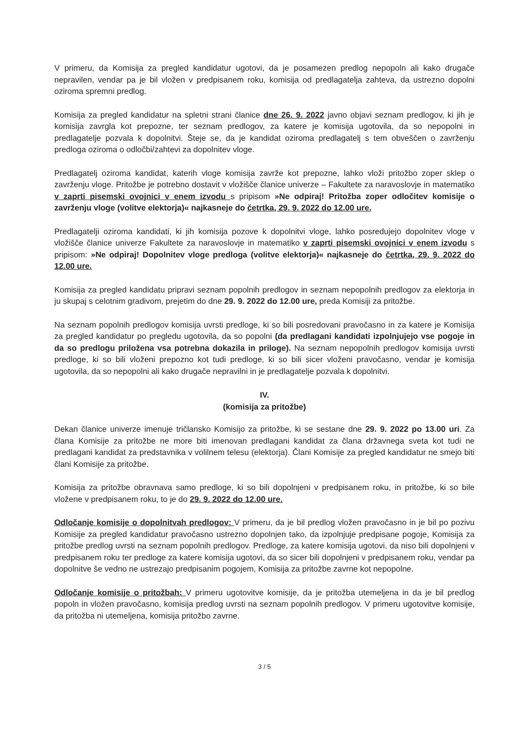V primeru, da Komisija za pregled kandidatur ugotovi, da je posamezen predlog nepopoln ali kako drugače nepravilen, vendar pa je bil vložen v predpisanem roku, komisija od predlagatelja zahteva, da ustrezno dopolni oziroma spremni predlog.
Komisija za pregled kandidatur na spletni strani članice dne 26. 9. 2022 javno objavi seznam predlogov, ki jih je komisija zavrgla kot prepozne, ter seznam predlogov, za katere je komisija ugotovila, da so nepopolni in predlagatelje pozvala k dopolnitvi. Šteje se, da je kandidat oziroma predlagatelj s tem obveščen o zavrženju predloga oziroma o odločbi/zahtevi za dopolnitev vloge.
Predlagatelj oziroma kandidat, katerih vloge komisija zavrže kot prepozne, lahko vloži pritožbo zoper sklep o zavrženju vloge. Pritožbe je potrebno dostavit v vložišče članice univerze – Fakultete za naravoslovje in matematiko v zaprti pisemski ovojnici v enem izvodu s pripisom »Ne odpiraj! Pritožba zoper odločitev komisije o zavrženju vloge (volitve elektorja)« najkasneje do četrtka, 29. 9. 2022 do 12.00 ure.
Predlagatelji oziroma kandidati, ki jih komisija pozove k dopolnitvi vloge, lahko posredujejo dopolnitev vloge v vložišče članice univerze Fakultete za naravoslovje in matematiko v zaprti pisemski ovojnici v enem izvodu s pripisom: »Ne odpiraj! Dopolnitev vloge predloga (volitve elektorja)« najkasneje do četrtka, 29. 9. 2022 do 12.00 ure.
Komisija za pregled kandidatu pripravi seznam popolnih predlogov in seznam nepopolnih predlogov za elektorja in ju skupaj s celotnim gradivom, prejetim do dne 29. 9. 2022 do 12.00 ure, preda Komisiji za pritožbe.
Na seznam popolnih predlogov komisija uvrsti predloge, ki so bili posredovani pravočasno in za katere je Komisija za pregled kandidatur po pregledu ugotovila, da so popolni (da predlagani kandidati izpolnjujejo vse pogoje in da so predlogu priložena vsa potrebna dokazila in priloge). Na seznam nepopolnih predlogov komisija uvrsti predloge, ki so bili vloženi prepozno kot tudi predloge, ki so bili sicer vloženi pravočasno, vendar je komisija ugotovila, da so nepopolni ali kako drugače nepravilni in je predlagatelje pozvala k dopolnitvi.
IV.
(komisija za pritožbe)
Dekan članice univerze imenuje tričlansko Komisijo za pritožbe, ki se sestane dne 29. 9. 2022 po 13.00 uri. Za člana Komisije za pritožbe ne more biti imenovan predlagani kandidat za člana državnega sveta kot tudi ne predlagani kandidat za predstavnika v volilnem telesu (elektorja). Člani Komisije za pregled kandidatur ne smejo biti člani Komisije za pritožbe.
Komisija za pritožbe obravnava samo predloge, ki so bili dopolnjeni v predpisanem roku, in pritožbe, ki so bile vložene v predpisanem roku, to je do 29. 9. 2022 do 12.00 ure.
Odločanje komisije o dopolnitvah predlogov: V primeru, da je bil predlog vložen pravočasno in je bil po pozivu Komisije za pregled kandidatur pravočasno ustrezno dopolnjen tako, da izpolnjuje predpisane pogoje, Komisija za pritožbe predlog uvrsti na seznam popolnih predlogov. Predloge, za katere komisija ugotovi, da niso bili dopolnjeni v predpisanem roku ter predloge za katere komisija ugotovi, da so sicer bili dopolnjeni v predpisanem roku, vendar pa dopolnitve še vedno ne ustrezajo predpisanim pogojem, Komisija za pritožbe zavrne kot nepopolne.
Odločanje komisije o pritožbah: V primeru ugotovitve komisije, da je pritožba utemeljena in da je bil predlog popoln in vložen pravočasno, komisija predlog uvrsti na seznam popolnih predlogov. V primeru ugotovitve komisije, da pritožba ni utemeljena, komisija pritožbo zavrne.
3 / 5